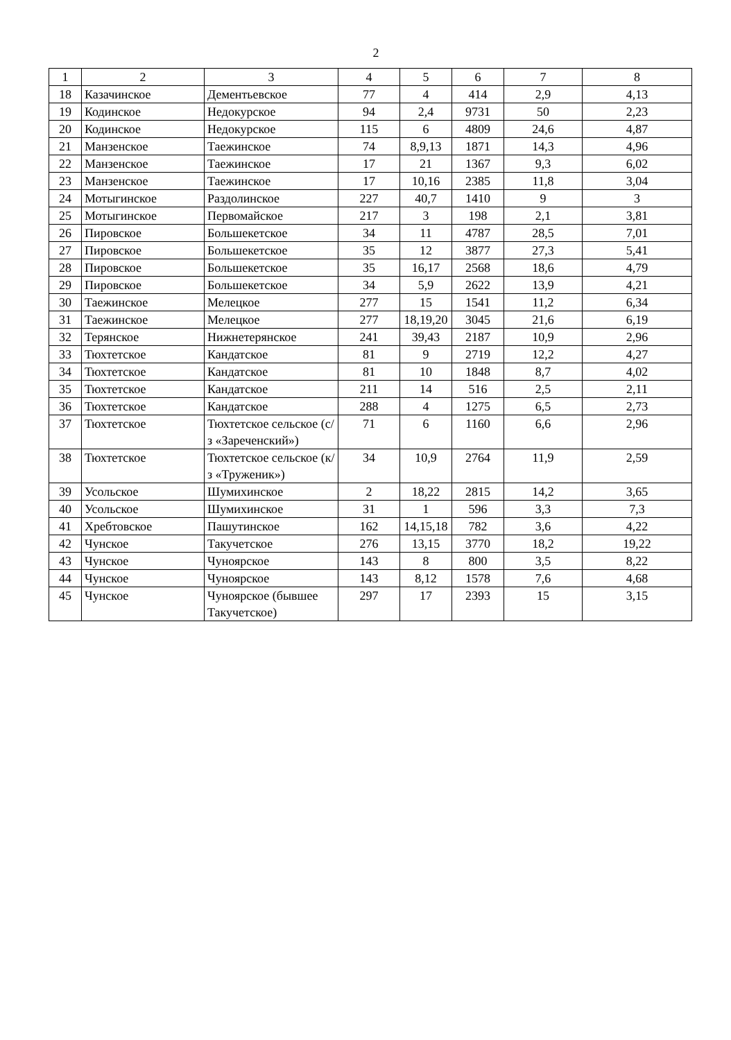2
| 1 | 2 | 3 | 4 | 5 | 6 | 7 | 8 |
| 18 | Казачинское | Дементьевское | 77 | 4 | 414 | 2,9 | 4,13 |
| 19 | Кодинское | Недокурское | 94 | 2,4 | 9731 | 50 | 2,23 |
| 20 | Кодинское | Недокурское | 115 | 6 | 4809 | 24,6 | 4,87 |
| 21 | Манзенское | Таежинское | 74 | 8,9,13 | 1871 | 14,3 | 4,96 |
| 22 | Манзенское | Таежинское | 17 | 21 | 1367 | 9,3 | 6,02 |
| 23 | Манзенское | Таежинское | 17 | 10,16 | 2385 | 11,8 | 3,04 |
| 24 | Мотыгинское | Раздолинское | 227 | 40,7 | 1410 | 9 | 3 |
| 25 | Мотыгинское | Первомайское | 217 | 3 | 198 | 2,1 | 3,81 |
| 26 | Пировское | Большекетское | 34 | 11 | 4787 | 28,5 | 7,01 |
| 27 | Пировское | Большекетское | 35 | 12 | 3877 | 27,3 | 5,41 |
| 28 | Пировское | Большекетское | 35 | 16,17 | 2568 | 18,6 | 4,79 |
| 29 | Пировское | Большекетское | 34 | 5,9 | 2622 | 13,9 | 4,21 |
| 30 | Таежинское | Мелецкое | 277 | 15 | 1541 | 11,2 | 6,34 |
| 31 | Таежинское | Мелецкое | 277 | 18,19,20 | 3045 | 21,6 | 6,19 |
| 32 | Терянское | Нижнетерянское | 241 | 39,43 | 2187 | 10,9 | 2,96 |
| 33 | Тюхтетское | Кандатское | 81 | 9 | 2719 | 12,2 | 4,27 |
| 34 | Тюхтетское | Кандатское | 81 | 10 | 1848 | 8,7 | 4,02 |
| 35 | Тюхтетское | Кандатское | 211 | 14 | 516 | 2,5 | 2,11 |
| 36 | Тюхтетское | Кандатское | 288 | 4 | 1275 | 6,5 | 2,73 |
| 37 | Тюхтетское | Тюхтетское сельское (с/з «Зареченский») | 71 | 6 | 1160 | 6,6 | 2,96 |
| 38 | Тюхтетское | Тюхтетское сельское (к/з «Труженик») | 34 | 10,9 | 2764 | 11,9 | 2,59 |
| 39 | Усольское | Шумихинское | 2 | 18,22 | 2815 | 14,2 | 3,65 |
| 40 | Усольское | Шумихинское | 31 | 1 | 596 | 3,3 | 7,3 |
| 41 | Хребтовское | Пашутинское | 162 | 14,15,18 | 782 | 3,6 | 4,22 |
| 42 | Чунское | Такучетское | 276 | 13,15 | 3770 | 18,2 | 19,22 |
| 43 | Чунское | Чуноярское | 143 | 8 | 800 | 3,5 | 8,22 |
| 44 | Чунское | Чуноярское | 143 | 8,12 | 1578 | 7,6 | 4,68 |
| 45 | Чунское | Чуноярское (бывшее Такучетское) | 297 | 17 | 2393 | 15 | 3,15 |